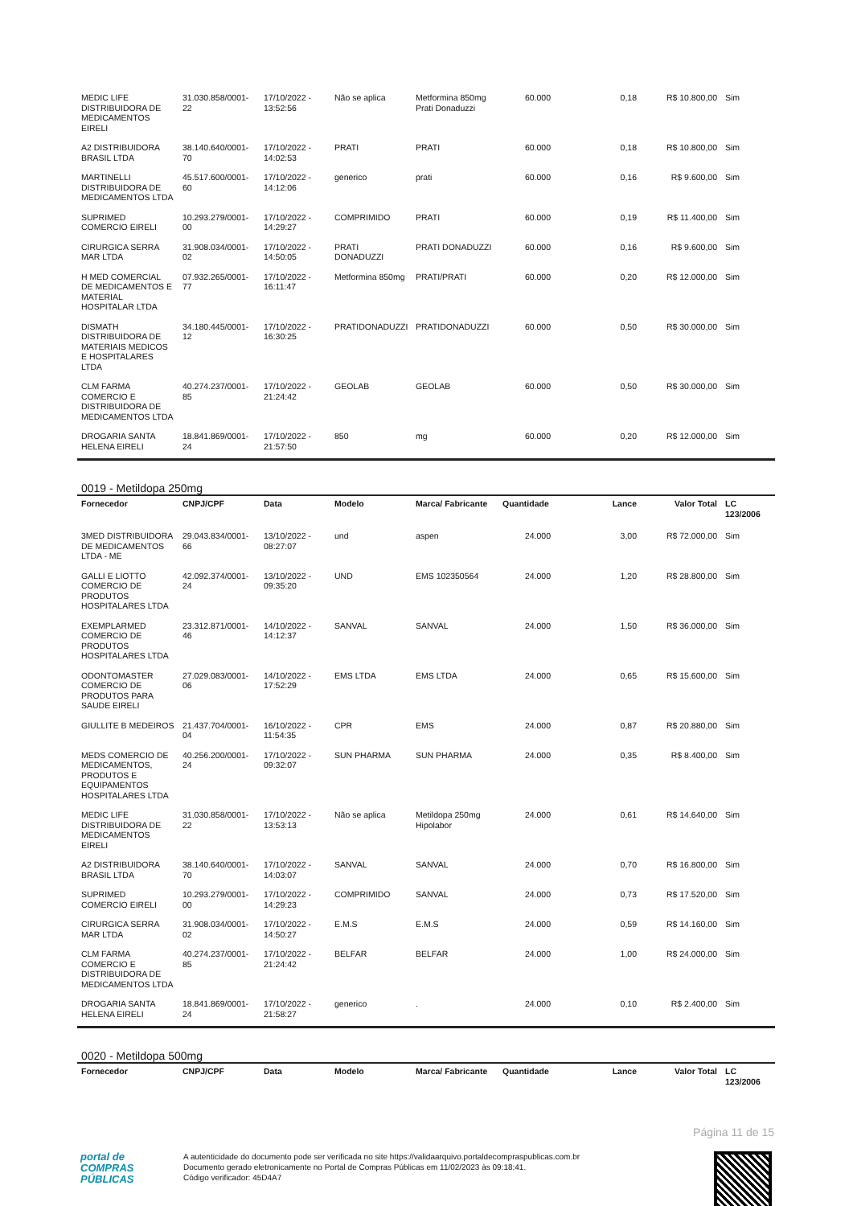| MEDIC LIFE DISTRIBUIDORA DE MEDICAMENTOS EIRELI | 31.030.858/0001-22 | 17/10/2022 - 13:52:56 | Não se aplica | Metformina 850mg Prati Donaduzzi | 60.000 | 0,18 | R$ 10.800,00 | Sim |
| A2 DISTRIBUIDORA BRASIL LTDA | 38.140.640/0001-70 | 17/10/2022 - 14:02:53 | PRATI | PRATI | 60.000 | 0,18 | R$ 10.800,00 | Sim |
| MARTINELLI DISTRIBUIDORA DE MEDICAMENTOS LTDA | 45.517.600/0001-60 | 17/10/2022 - 14:12:06 | generico | prati | 60.000 | 0,16 | R$ 9.600,00 | Sim |
| SUPRIMED COMERCIO EIRELI | 10.293.279/0001-00 | 17/10/2022 - 14:29:27 | COMPRIMIDO | PRATI | 60.000 | 0,19 | R$ 11.400,00 | Sim |
| CIRURGICA SERRA MAR LTDA | 31.908.034/0001-02 | 17/10/2022 - 14:50:05 | PRATI DONADUZZI | PRATI DONADUZZI | 60.000 | 0,16 | R$ 9.600,00 | Sim |
| H MED COMERCIAL DE MEDICAMENTOS E MATERIAL HOSPITALAR LTDA | 07.932.265/0001-77 | 17/10/2022 - 16:11:47 | Metformina 850mg | PRATI/PRATI | 60.000 | 0,20 | R$ 12.000,00 | Sim |
| DISMATH DISTRIBUIDORA DE MATERIAIS MEDICOS E HOSPITALARES LTDA | 34.180.445/0001-12 | 17/10/2022 - 16:30:25 | PRATIDONADUZZI | PRATIDONADUZZI | 60.000 | 0,50 | R$ 30.000,00 | Sim |
| CLM FARMA COMERCIO E DISTRIBUIDORA DE MEDICAMENTOS LTDA | 40.274.237/0001-85 | 17/10/2022 - 21:24:42 | GEOLAB | GEOLAB | 60.000 | 0,50 | R$ 30.000,00 | Sim |
| DROGARIA SANTA HELENA EIRELI | 18.841.869/0001-24 | 17/10/2022 - 21:57:50 | 850 | mg | 60.000 | 0,20 | R$ 12.000,00 | Sim |
0019 - Metildopa 250mg
| Fornecedor | CNPJ/CPF | Data | Modelo | Marca/ Fabricante | Quantidade | Lance | Valor Total | LC 123/2006 |
| --- | --- | --- | --- | --- | --- | --- | --- | --- |
| 3MED DISTRIBUIDORA DE MEDICAMENTOS LTDA - ME | 29.043.834/0001-66 | 13/10/2022 - 08:27:07 | und | aspen | 24.000 | 3,00 | R$ 72.000,00 | Sim |
| GALLI E LIOTTO COMERCIO DE PRODUTOS HOSPITALARES LTDA | 42.092.374/0001-24 | 13/10/2022 - 09:35:20 | UND | EMS 102350564 | 24.000 | 1,20 | R$ 28.800,00 | Sim |
| EXEMPLARMED COMERCIO DE PRODUTOS HOSPITALARES LTDA | 23.312.871/0001-46 | 14/10/2022 - 14:12:37 | SANVAL | SANVAL | 24.000 | 1,50 | R$ 36.000,00 | Sim |
| ODONTOMASTER COMERCIO DE PRODUTOS PARA SAUDE EIRELI | 27.029.083/0001-06 | 14/10/2022 - 17:52:29 | EMS LTDA | EMS LTDA | 24.000 | 0,65 | R$ 15.600,00 | Sim |
| GIULLITE B MEDEIROS | 21.437.704/0001-04 | 16/10/2022 - 11:54:35 | CPR | EMS | 24.000 | 0,87 | R$ 20.880,00 | Sim |
| MEDS COMERCIO DE MEDICAMENTOS, PRODUTOS E EQUIPAMENTOS HOSPITALARES LTDA | 40.256.200/0001-24 | 17/10/2022 - 09:32:07 | SUN PHARMA | SUN PHARMA | 24.000 | 0,35 | R$ 8.400,00 | Sim |
| MEDIC LIFE DISTRIBUIDORA DE MEDICAMENTOS EIRELI | 31.030.858/0001-22 | 17/10/2022 - 13:53:13 | Não se aplica | Metildopa 250mg Hipolabor | 24.000 | 0,61 | R$ 14.640,00 | Sim |
| A2 DISTRIBUIDORA BRASIL LTDA | 38.140.640/0001-70 | 17/10/2022 - 14:03:07 | SANVAL | SANVAL | 24.000 | 0,70 | R$ 16.800,00 | Sim |
| SUPRIMED COMERCIO EIRELI | 10.293.279/0001-00 | 17/10/2022 - 14:29:23 | COMPRIMIDO | SANVAL | 24.000 | 0,73 | R$ 17.520,00 | Sim |
| CIRURGICA SERRA MAR LTDA | 31.908.034/0001-02 | 17/10/2022 - 14:50:27 | E.M.S | E.M.S | 24.000 | 0,59 | R$ 14.160,00 | Sim |
| CLM FARMA COMERCIO E DISTRIBUIDORA DE MEDICAMENTOS LTDA | 40.274.237/0001-85 | 17/10/2022 - 21:24:42 | BELFAR | BELFAR | 24.000 | 1,00 | R$ 24.000,00 | Sim |
| DROGARIA SANTA HELENA EIRELI | 18.841.869/0001-24 | 17/10/2022 - 21:58:27 | generico | . | 24.000 | 0,10 | R$ 2.400,00 | Sim |
0020 - Metildopa 500mg
| Fornecedor | CNPJ/CPF | Data | Modelo | Marca/ Fabricante | Quantidade | Lance | Valor Total | LC 123/2006 |
| --- | --- | --- | --- | --- | --- | --- | --- | --- |
Página 11 de 15
portal de
COMPRAS
PÚBLICAS
A autenticidade do documento pode ser verificada no site https://validaarquivo.portaldecompraspublicas.com.br
Documento gerado eletronicamente no Portal de Compras Públicas em 11/02/2023 às 09:18:41.
Código verificador: 45D4A7